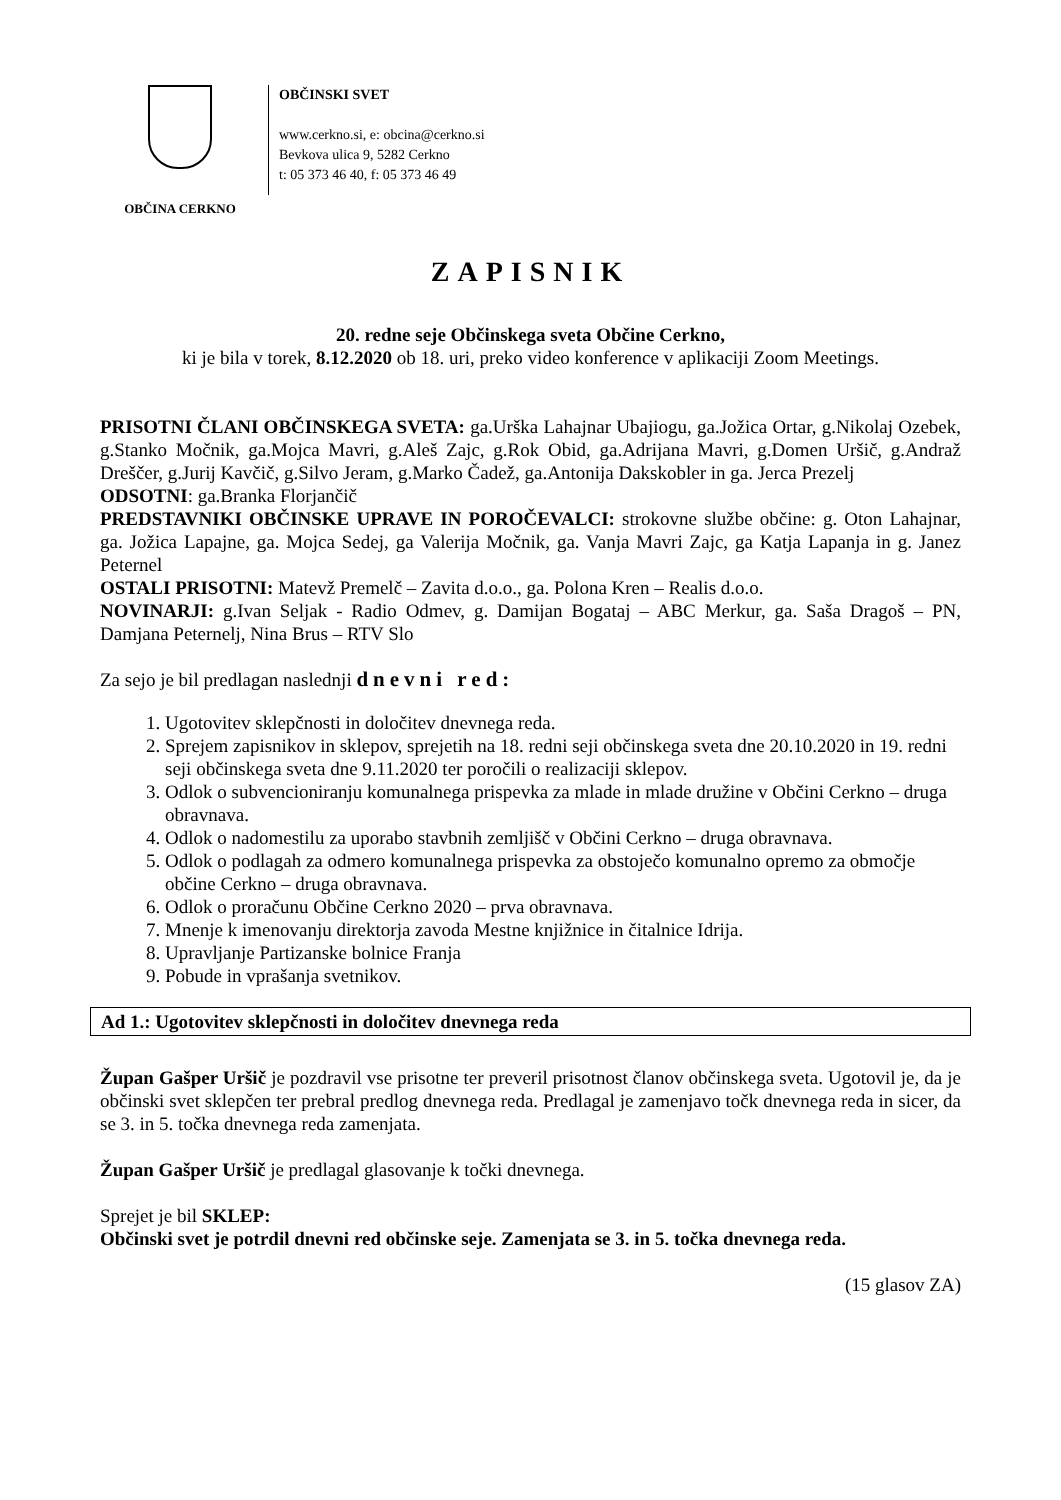OBČINA CERKNO
OBČINSKI SVET
www.cerkno.si, e: obcina@cerkno.si
Bevkova ulica 9, 5282 Cerkno
t: 05 373 46 40, f: 05 373 46 49
ZAPISNIK
20. redne seje Občinskega sveta Občine Cerkno,
ki je bila v torek, 8.12.2020 ob 18. uri, preko video konference v aplikaciji Zoom Meetings.
PRISOTNI ČLANI OBČINSKEGA SVETA: ga.Urška Lahajnar Ubajiogu, ga.Jožica Ortar, g.Nikolaj Ozebek, g.Stanko Močnik, ga.Mojca Mavri, g.Aleš Zajc, g.Rok Obid, ga.Adrijana Mavri, g.Domen Uršič, g.Andraž Dreščer, g.Jurij Kavčič, g.Silvo Jeram, g.Marko Čadež, ga.Antonija Dakskobler in ga. Jerca Prezelj
ODSOTNI: ga.Branka Florjančič
PREDSTAVNIKI OBČINSKE UPRAVE IN POROČEVALCI: strokovne službe občine: g. Oton Lahajnar, ga. Jožica Lapajne, ga. Mojca Sedej, ga Valerija Močnik, ga. Vanja Mavri Zajc, ga Katja Lapanja in g. Janez Peternel
OSTALI PRISOTNI: Matevž Premelč – Zavita d.o.o., ga. Polona Kren – Realis d.o.o.
NOVINARJI: g.Ivan Seljak - Radio Odmev, g. Damijan Bogataj – ABC Merkur, ga. Saša Dragoš – PN, Damjana Peternelj, Nina Brus – RTV Slo
Za sejo je bil predlagan naslednji dnevni red:
1. Ugotovitev sklepčnosti in določitev dnevnega reda.
2. Sprejem zapisnikov in sklepov, sprejetih na 18. redni seji občinskega sveta dne 20.10.2020 in 19. redni seji občinskega sveta dne 9.11.2020 ter poročili o realizaciji sklepov.
3. Odlok o subvencioniranju komunalnega prispevka za mlade in mlade družine v Občini Cerkno – druga obravnava.
4. Odlok o nadomestilu za uporabo stavbnih zemljišč v Občini Cerkno – druga obravnava.
5. Odlok o podlagah za odmero komunalnega prispevka za obstoječo komunalno opremo za območje občine Cerkno – druga obravnava.
6. Odlok o proračunu Občine Cerkno 2020 – prva obravnava.
7. Mnenje k imenovanju direktorja zavoda Mestne knjižnice in čitalnice Idrija.
8. Upravljanje Partizanske bolnice Franja
9. Pobude in vprašanja svetnikov.
Ad 1.: Ugotovitev sklepčnosti in določitev dnevnega reda
Župan Gašper Uršič je pozdravil vse prisotne ter preveril prisotnost članov občinskega sveta. Ugotovil je, da je občinski svet sklepčen ter prebral predlog dnevnega reda. Predlagal je zamenjavo točk dnevnega reda in sicer, da se 3. in 5. točka dnevnega reda zamenjata.
Župan Gašper Uršič je predlagal glasovanje k točki dnevnega.
Sprejet je bil SKLEP:
Občinski svet je potrdil dnevni red občinske seje. Zamenjata se 3. in 5. točka dnevnega reda.
(15 glasov ZA)